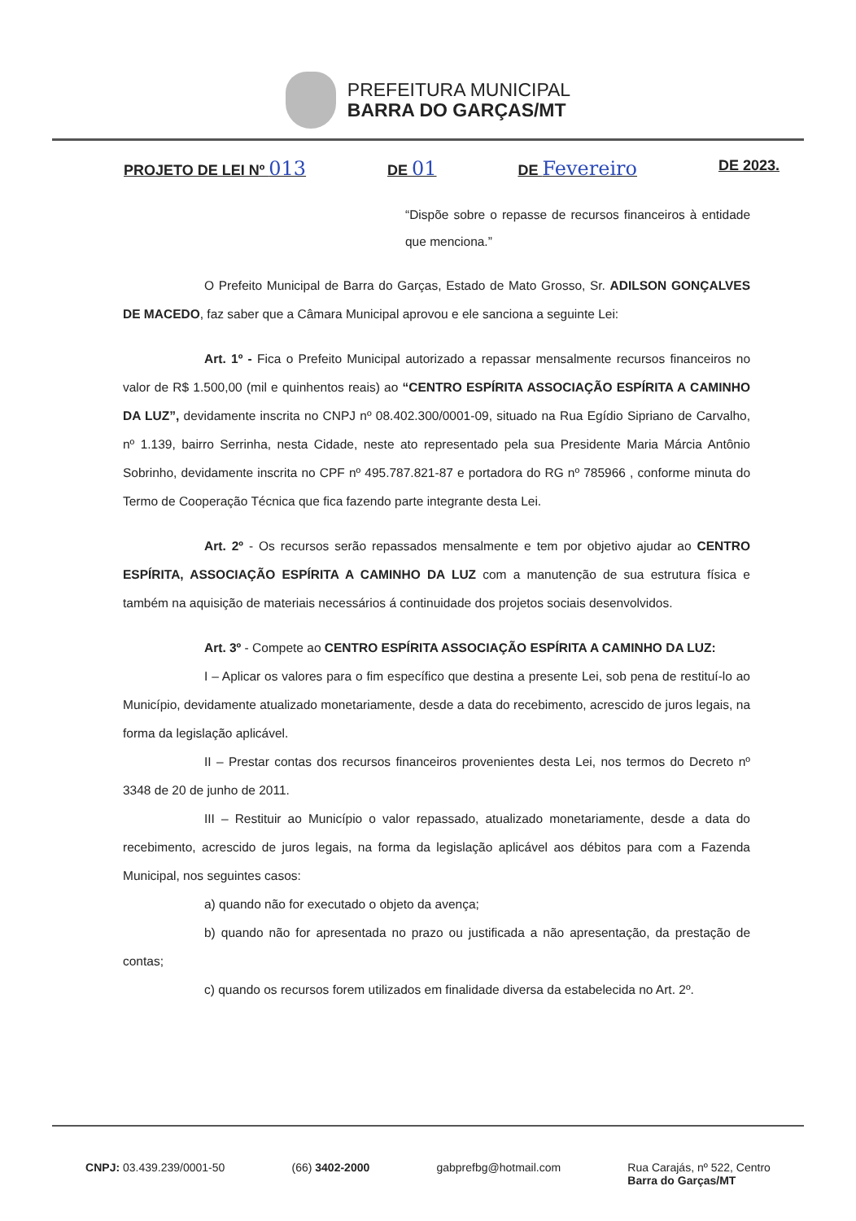PREFEITURA MUNICIPAL
BARRA DO GARÇAS/MT
PROJETO DE LEI Nº 013 DE 01 DE Fevereiro DE 2023.
“Dispõe sobre o repasse de recursos financeiros à entidade que menciona.”
O Prefeito Municipal de Barra do Garças, Estado de Mato Grosso, Sr. ADILSON GONÇALVES DE MACEDO, faz saber que a Câmara Municipal aprovou e ele sanciona a seguinte Lei:
Art. 1º - Fica o Prefeito Municipal autorizado a repassar mensalmente recursos financeiros no valor de R$ 1.500,00 (mil e quinhentos reais) ao “CENTRO ESPÍRITA ASSOCIAÇÃO ESPÍRITA A CAMINHO DA LUZ”, devidamente inscrita no CNPJ nº 08.402.300/0001-09, situado na Rua Egídio Sipriano de Carvalho, nº 1.139, bairro Serrinha, nesta Cidade, neste ato representado pela sua Presidente Maria Márcia Antônio Sobrinho, devidamente inscrita no CPF nº 495.787.821-87 e portadora do RG nº 785966 , conforme minuta do Termo de Cooperação Técnica que fica fazendo parte integrante desta Lei.
Art. 2º - Os recursos serão repassados mensalmente e tem por objetivo ajudar ao CENTRO ESPÍRITA, ASSOCIAÇÃO ESPÍRITA A CAMINHO DA LUZ com a manutenção de sua estrutura física e também na aquisição de materiais necessários á continuidade dos projetos sociais desenvolvidos.
Art. 3º - Compete ao CENTRO ESPÍRITA ASSOCIAÇÃO ESPÍRITA A CAMINHO DA LUZ:
I – Aplicar os valores para o fim específico que destina a presente Lei, sob pena de restituí-lo ao Município, devidamente atualizado monetariamente, desde a data do recebimento, acrescido de juros legais, na forma da legislação aplicável.
II – Prestar contas dos recursos financeiros provenientes desta Lei, nos termos do Decreto nº 3348 de 20 de junho de 2011.
III – Restituir ao Município o valor repassado, atualizado monetariamente, desde a data do recebimento, acrescido de juros legais, na forma da legislação aplicável aos débitos para com a Fazenda Municipal, nos seguintes casos:
a) quando não for executado o objeto da avença;
b) quando não for apresentada no prazo ou justificada a não apresentação, da prestação de contas;
c) quando os recursos forem utilizados em finalidade diversa da estabelecida no Art. 2º.
CNPJ: 03.439.239/0001-50 (66) 3402-2000 gabprefbg@hotmail.com Rua Carajás, nº 522, Centro
Barra do Garças/MT